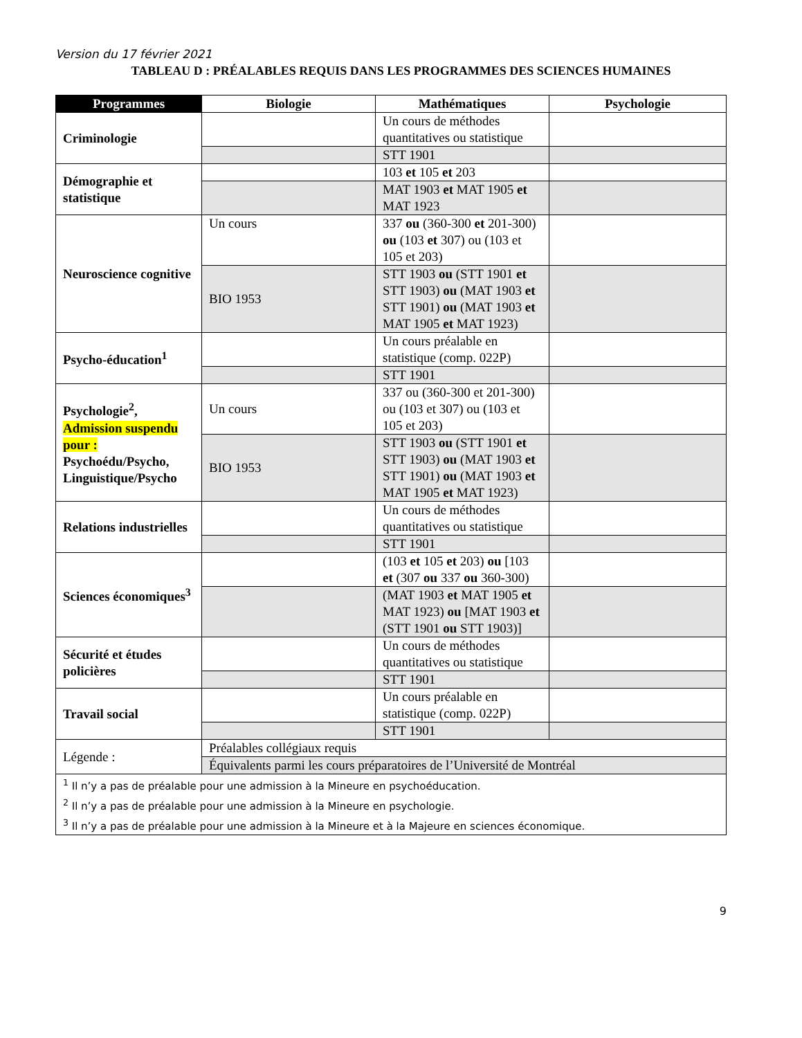Version du 17 février 2021
TABLEAU D : PRÉALABLES REQUIS DANS LES PROGRAMMES DES SCIENCES HUMAINES
| Programmes | Biologie | Mathématiques | Psychologie |
| --- | --- | --- | --- |
| Criminologie | | Un cours de méthodes quantitatives ou statistique | |
| | | STT 1901 | |
| Démographie et statistique | | 103 et 105 et 203 | |
| | | MAT 1903 et MAT 1905 et MAT 1923 | |
| Neuroscience cognitive | Un cours | 337 ou (360-300 et 201-300) ou (103 et 307) ou (103 et 105 et 203) | |
| | BIO 1953 | STT 1903 ou (STT 1901 et STT 1903) ou (MAT 1903 et STT 1901) ou (MAT 1903 et MAT 1905 et MAT 1923) | |
| Psycho-éducation<sup>1</sup> | | Un cours préalable en statistique (comp. 022P) | |
| | | STT 1901 | |
| Psychologie<sup>2</sup>, Admission suspendu pour : Psychoédu/Psycho, Linguistique/Psycho | Un cours | 337 ou (360-300 et 201-300) ou (103 et 307) ou (103 et 105 et 203) | |
| | BIO 1953 | STT 1903 ou (STT 1901 et STT 1903) ou (MAT 1903 et STT 1901) ou (MAT 1903 et MAT 1905 et MAT 1923) | |
| Relations industrielles | | Un cours de méthodes quantitatives ou statistique | |
| | | STT 1901 | |
| Sciences économiques<sup>3</sup> | | (103 et 105 et 203) ou [103 et (307 ou 337 ou 360-300) | |
| | | (MAT 1903 et MAT 1905 et MAT 1923) ou [MAT 1903 et (STT 1901 ou STT 1903)] | |
| Sécurité et études policières | | Un cours de méthodes quantitatives ou statistique | |
| | | STT 1901 | |
| Travail social | | Un cours préalable en statistique (comp. 022P) | |
| | | STT 1901 | |
| Légende : | Préalables collégiaux requis | | |
| | Équivalents parmi les cours préparatoires de l’Université de Montréal | | |
| <sup>1</sup> Il n’y a pas de préalable pour une admission à la Mineure en psychoéducation. <sup>2</sup> Il n’y a pas de préalable pour une admission à la Mineure en psychologie. <sup>3</sup> Il n’y a pas de préalable pour une admission à la Mineure et à la Majeure en sciences économique. | | | |
9